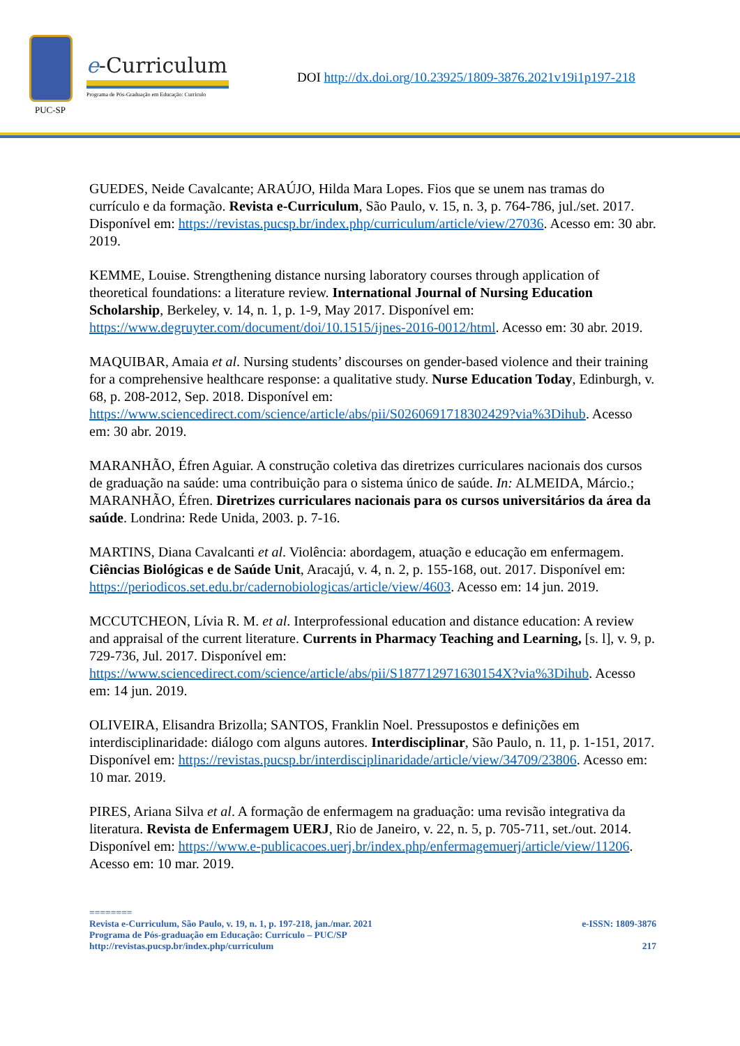PUC-SP
e-Curriculum
Programa de Pós-Graduação em Educação: Currículo
DOI http://dx.doi.org/10.23925/1809-3876.2021v19i1p197-218
GUEDES, Neide Cavalcante; ARAÚJO, Hilda Mara Lopes. Fios que se unem nas tramas do currículo e da formação. Revista e-Curriculum, São Paulo, v. 15, n. 3, p. 764-786, jul./set. 2017. Disponível em: https://revistas.pucsp.br/index.php/curriculum/article/view/27036. Acesso em: 30 abr. 2019.
KEMME, Louise. Strengthening distance nursing laboratory courses through application of theoretical foundations: a literature review. International Journal of Nursing Education Scholarship, Berkeley, v. 14, n. 1, p. 1-9, May 2017. Disponível em: https://www.degruyter.com/document/doi/10.1515/ijnes-2016-0012/html. Acesso em: 30 abr. 2019.
MAQUIBAR, Amaia et al. Nursing students’ discourses on gender-based violence and their training for a comprehensive healthcare response: a qualitative study. Nurse Education Today, Edinburgh, v. 68, p. 208-2012, Sep. 2018. Disponível em: https://www.sciencedirect.com/science/article/abs/pii/S0260691718302429?via%3Dihub. Acesso em: 30 abr. 2019.
MARANHÃO, Éfren Aguiar. A construção coletiva das diretrizes curriculares nacionais dos cursos de graduação na saúde: uma contribuição para o sistema único de saúde. In: ALMEIDA, Márcio.; MARANHÃO, Éfren. Diretrizes curriculares nacionais para os cursos universitários da área da saúde. Londrina: Rede Unida, 2003. p. 7-16.
MARTINS, Diana Cavalcanti et al. Violência: abordagem, atuação e educação em enfermagem. Ciências Biológicas e de Saúde Unit, Aracajú, v. 4, n. 2, p. 155-168, out. 2017. Disponível em: https://periodicos.set.edu.br/cadernobiologicas/article/view/4603. Acesso em: 14 jun. 2019.
MCCUTCHEON, Lívia R. M. et al. Interprofessional education and distance education: A review and appraisal of the current literature. Currents in Pharmacy Teaching and Learning, [s. l], v. 9, p. 729-736, Jul. 2017. Disponível em: https://www.sciencedirect.com/science/article/abs/pii/S187712971630154X?via%3Dihub. Acesso em: 14 jun. 2019.
OLIVEIRA, Elisandra Brizolla; SANTOS, Franklin Noel. Pressupostos e definições em interdisciplinaridade: diálogo com alguns autores. Interdisciplinar, São Paulo, n. 11, p. 1-151, 2017. Disponível em: https://revistas.pucsp.br/interdisciplinaridade/article/view/34709/23806. Acesso em: 10 mar. 2019.
PIRES, Ariana Silva et al. A formação de enfermagem na graduação: uma revisão integrativa da literatura. Revista de Enfermagem UERJ, Rio de Janeiro, v. 22, n. 5, p. 705-711, set./out. 2014. Disponível em: https://www.e-publicacoes.uerj.br/index.php/enfermagemuerj/article/view/11206. Acesso em: 10 mar. 2019.
========
Revista e-Curriculum, São Paulo, v. 19, n. 1, p. 197-218, jan./mar. 2021 e-ISSN: 1809-3876
Programa de Pós-graduação em Educação: Currículo – PUC/SP
http://revistas.pucsp.br/index.php/curriculum 217